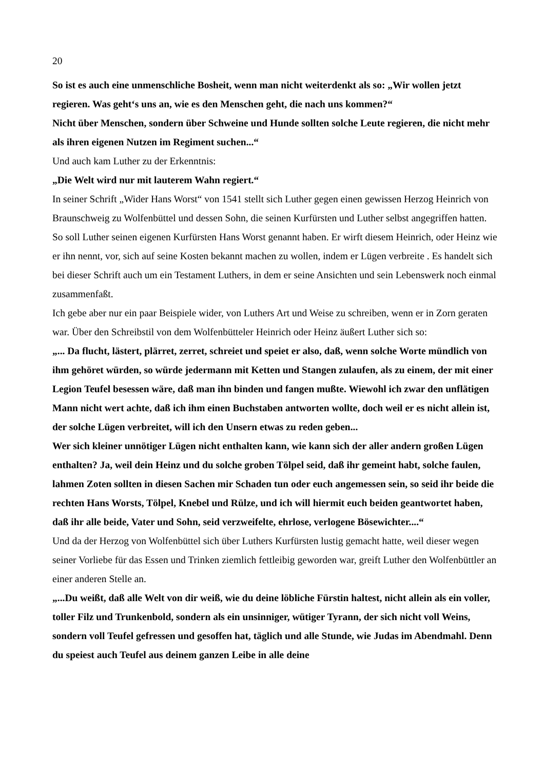20
So ist es auch eine unmenschliche Bosheit, wenn man nicht weiterdenkt als so: „Wir wollen jetzt regieren. Was geht‘s uns an, wie es den Menschen geht, die nach uns kommen?“
Nicht über Menschen, sondern über Schweine und Hunde sollten solche Leute regieren, die nicht mehr als ihren eigenen Nutzen im Regiment suchen...“
Und auch kam Luther zu der Erkenntnis:
„Die Welt wird nur mit lauterem Wahn regiert.“
In seiner Schrift „Wider Hans Worst“ von 1541 stellt sich Luther gegen einen gewissen Herzog Heinrich von Braunschweig zu Wolfenbüttel und dessen Sohn, die seinen Kurfürsten und Luther selbst angegriffen hatten. So soll Luther seinen eigenen Kurfürsten Hans Worst genannt haben. Er wirft diesem Heinrich, oder Heinz wie er ihn nennt, vor, sich auf seine Kosten bekannt machen zu wollen, indem er Lügen verbreite . Es handelt sich bei dieser Schrift auch um ein Testament Luthers, in dem er seine Ansichten und sein Lebenswerk noch einmal zusammenfaßt.
Ich gebe aber nur ein paar Beispiele wider, von Luthers Art und Weise zu schreiben, wenn er in Zorn geraten war. Über den Schreibstil von dem Wolfenbütteler Heinrich oder Heinz äußert Luther sich so:
„... Da flucht, lästert, plärret, zerret, schreiet und speiet er also, daß, wenn solche Worte mündlich von ihm gehöret würden, so würde jedermann mit Ketten und Stangen zulaufen, als zu einem, der mit einer Legion Teufel besessen wäre, daß man ihn binden und fangen mußte. Wiewohl ich zwar den unflätigen Mann nicht wert achte, daß ich ihm einen Buchstaben antworten wollte, doch weil er es nicht allein ist, der solche Lügen verbreitet, will ich den Unsern etwas zu reden geben...
Wer sich kleiner unnötiger Lügen nicht enthalten kann, wie kann sich der aller andern großen Lügen enthalten? Ja, weil dein Heinz und du solche groben Tölpel seid, daß ihr gemeint habt, solche faulen, lahmen Zoten sollten in diesen Sachen mir Schaden tun oder euch angemessen sein, so seid ihr beide die rechten Hans Worsts, Tölpel, Knebel und Rülze, und ich will hiermit euch beiden geantwortet haben, daß ihr alle beide, Vater und Sohn, seid verzweifelte, ehrlose, verlogene Bösewichter....“
Und da der Herzog von Wolfenbüttel sich über Luthers Kurfürsten lustig gemacht hatte, weil dieser wegen seiner Vorliebe für das Essen und Trinken ziemlich fettleibig geworden war, greift Luther den Wolfenbüttler an einer anderen Stelle an.
„...Du weißt, daß alle Welt von dir weiß, wie du deine löbliche Fürstin haltest, nicht allein als ein voller, toller Filz und Trunkenbold, sondern als ein unsinniger, wütiger Tyrann, der sich nicht voll Weins, sondern voll Teufel gefressen und gesoffen hat, täglich und alle Stunde, wie Judas im Abendmahl. Denn du speiest auch Teufel aus deinem ganzen Leibe in alle deine